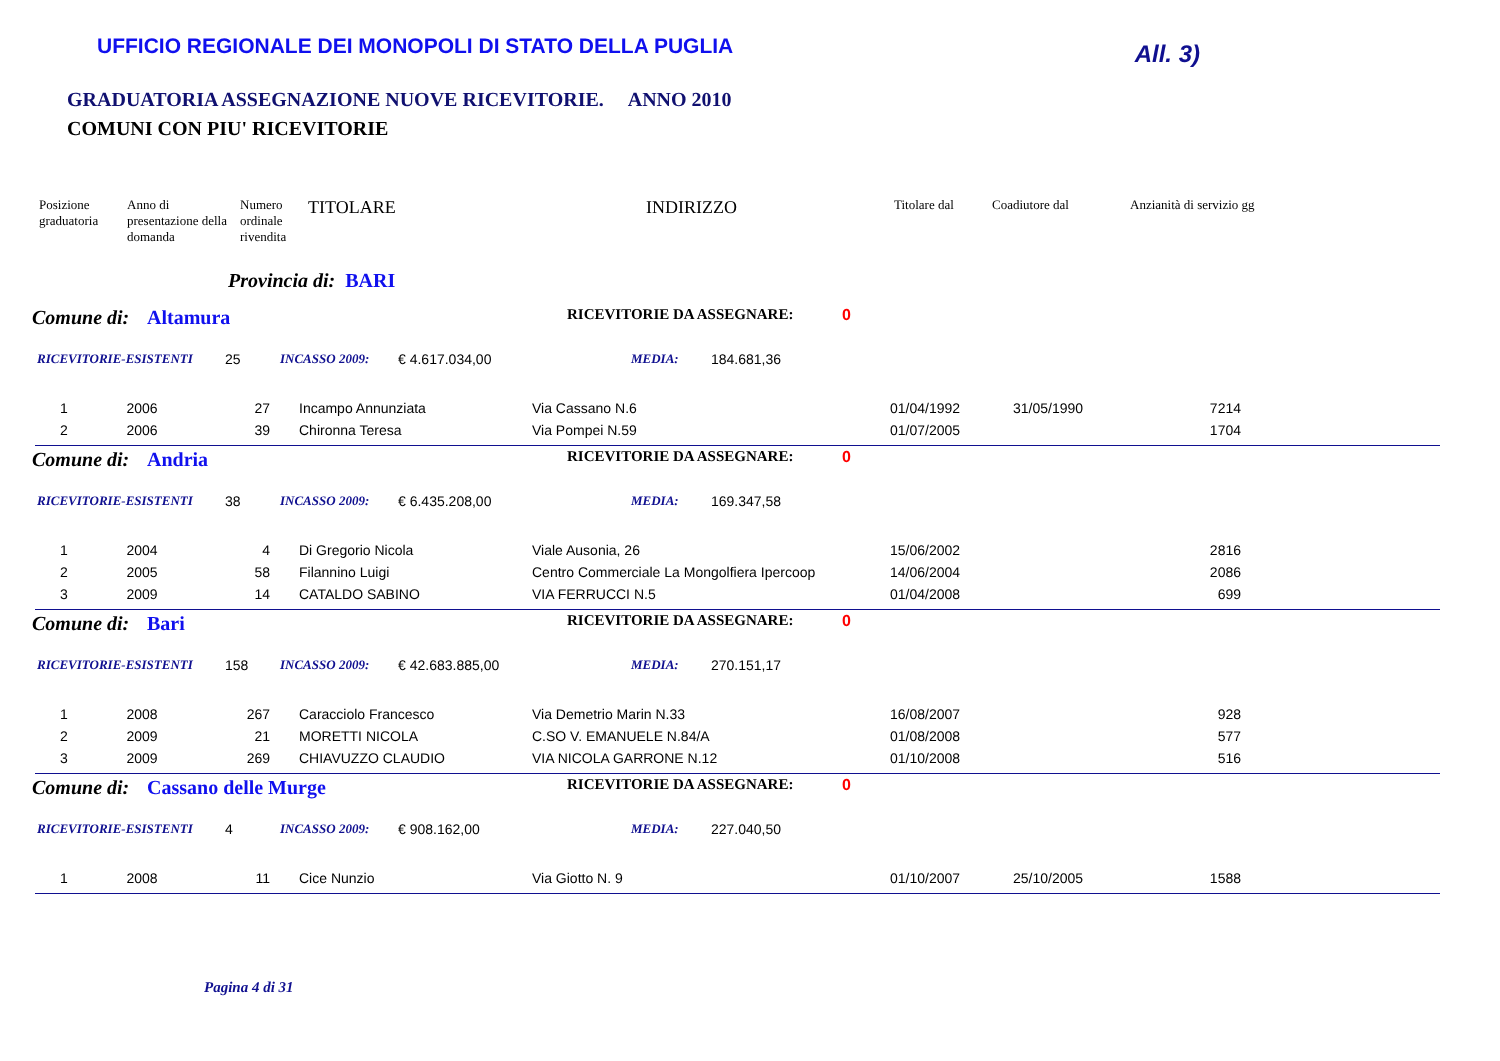UFFICIO REGIONALE DEI MONOPOLI DI STATO DELLA PUGLIA All. 3)
GRADUATORIA ASSEGNAZIONE NUOVE RICEVITORIE. ANNO 2010
COMUNI CON PIU' RICEVITORIE
| Posizione graduatoria | Anno di presentazione della domanda | Numero ordinale rivendita | TITOLARE | INDIRIZZO | Titolare dal | Coadiutore dal | Anzianità di servizio gg |
| --- | --- | --- | --- | --- | --- | --- | --- |
Provincia di: BARI
Comune di: Altamura RICEVITORIE DA ASSEGNARE: 0
RICEVITORIE-ESISTENTI 25 INCASSO 2009: € 4.617.034,00 MEDIA: 184.681,36
| 1 | 2006 | 27 | Incampo Annunziata | Via Cassano N.6 | 01/04/1992 | 31/05/1990 | 7214 | |
| 2 | 2006 | 39 | Chironna Teresa | Via Pompei N.59 | 01/07/2005 | | 1704 | |
Comune di: Andria RICEVITORIE DA ASSEGNARE: 0
RICEVITORIE-ESISTENTI 38 INCASSO 2009: € 6.435.208,00 MEDIA: 169.347,58
| 1 | 2004 | 4 | Di Gregorio Nicola | Viale Ausonia, 26 | 15/06/2002 | | 2816 | |
| 2 | 2005 | 58 | Filannino Luigi | Centro Commerciale La Mongolfiera Ipercoop | 14/06/2004 | | 2086 | |
| 3 | 2009 | 14 | CATALDO SABINO | VIA FERRUCCI N.5 | 01/04/2008 | | 699 | |
Comune di: Bari RICEVITORIE DA ASSEGNARE: 0
RICEVITORIE-ESISTENTI 158 INCASSO 2009: € 42.683.885,00 MEDIA: 270.151,17
| 1 | 2008 | 267 | Caracciolo Francesco | Via Demetrio Marin N.33 | 16/08/2007 | | 928 | |
| 2 | 2009 | 21 | MORETTI NICOLA | C.SO V. EMANUELE N.84/A | 01/08/2008 | | 577 | |
| 3 | 2009 | 269 | CHIAVUZZO CLAUDIO | VIA NICOLA GARRONE N.12 | 01/10/2008 | | 516 | |
Comune di: Cassano delle Murge RICEVITORIE DA ASSEGNARE: 0
RICEVITORIE-ESISTENTI 4 INCASSO 2009: € 908.162,00 MEDIA: 227.040,50
| 1 | 2008 | 11 | Cice Nunzio | Via Giotto N. 9 | 01/10/2007 | 25/10/2005 | 1588 | |
Pagina 4 di 31